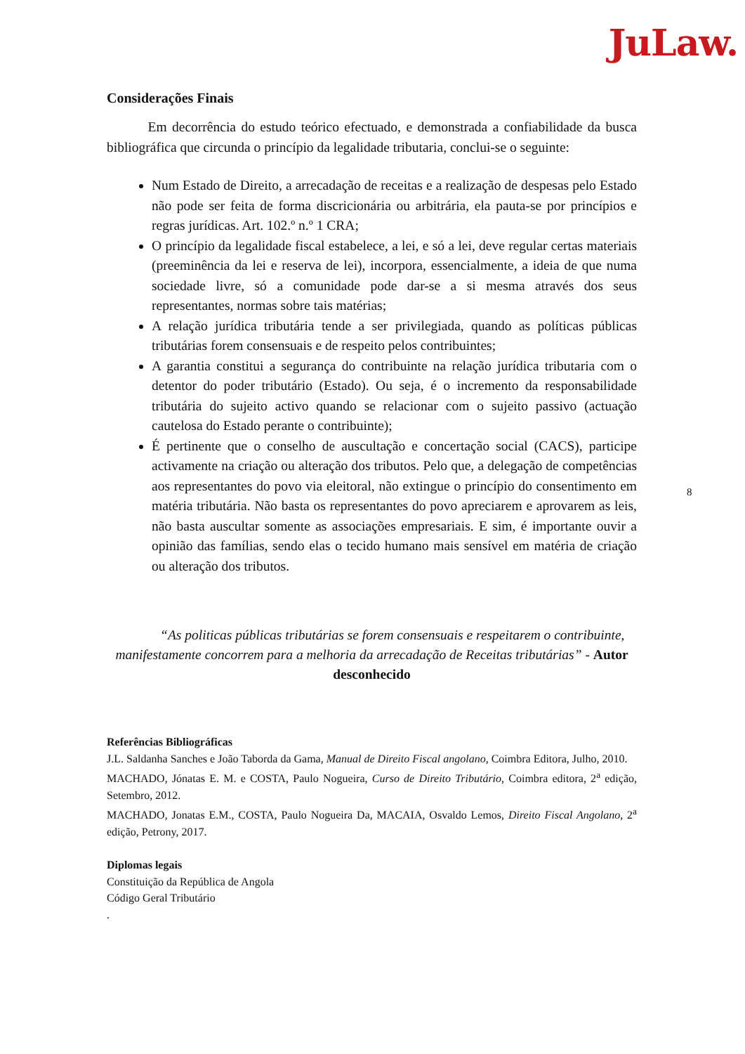JuLaw.
Considerações Finais
   Em decorrência do estudo teórico efectuado, e demonstrada a confiabilidade da busca bibliográfica que circunda o princípio da legalidade tributaria, conclui-se o seguinte:
Num Estado de Direito, a arrecadação de receitas e a realização de despesas pelo Estado não pode ser feita de forma discricionária ou arbitrária, ela pauta-se por princípios e regras jurídicas. Art. 102.º n.º 1 CRA;
O princípio da legalidade fiscal estabelece, a lei, e só a lei, deve regular certas materiais (preeminência da lei e reserva de lei), incorpora, essencialmente, a ideia de que numa sociedade livre, só a comunidade pode dar-se a si mesma através dos seus representantes, normas sobre tais matérias;
A relação jurídica tributária tende a ser privilegiada, quando as políticas públicas tributárias forem consensuais e de respeito pelos contribuintes;
A garantia constitui a segurança do contribuinte na relação jurídica tributaria com o detentor do poder tributário (Estado). Ou seja, é o incremento da responsabilidade tributária do sujeito activo quando se relacionar com o sujeito passivo (actuação cautelosa do Estado perante o contribuinte);
É pertinente que o conselho de auscultação e concertação social (CACS), participe activamente na criação ou alteração dos tributos. Pelo que, a delegação de competências aos representantes do povo via eleitoral, não extingue o princípio do consentimento em matéria tributária. Não basta os representantes do povo apreciarem e aprovarem as leis, não basta auscultar somente as associações empresariais. E sim, é importante ouvir a opinião das famílias, sendo elas o tecido humano mais sensível em matéria de criação ou alteração dos tributos.
   “As politicas públicas tributárias se forem consensuais e respeitarem o contribuinte, manifestamente concorrem para a melhoria da arrecadação de Receitas tributárias” - Autor desconhecido
Referências Bibliográficas
J.L. Saldanha Sanches e João Taborda da Gama, Manual de Direito Fiscal angolano, Coimbra Editora, Julho, 2010.
MACHADO, Jónatas E. M. e COSTA, Paulo Nogueira, Curso de Direito Tributário, Coimbra editora, 2<sup>a</sup> edição, Setembro, 2012.
MACHADO, Jonatas E.M., COSTA, Paulo Nogueira Da, MACAIA, Osvaldo Lemos, Direito Fiscal Angolano, 2<sup>a</sup> edição, Petrony, 2017.
Diplomas legais
Constituição da República de Angola
Código Geral Tributário
.
8